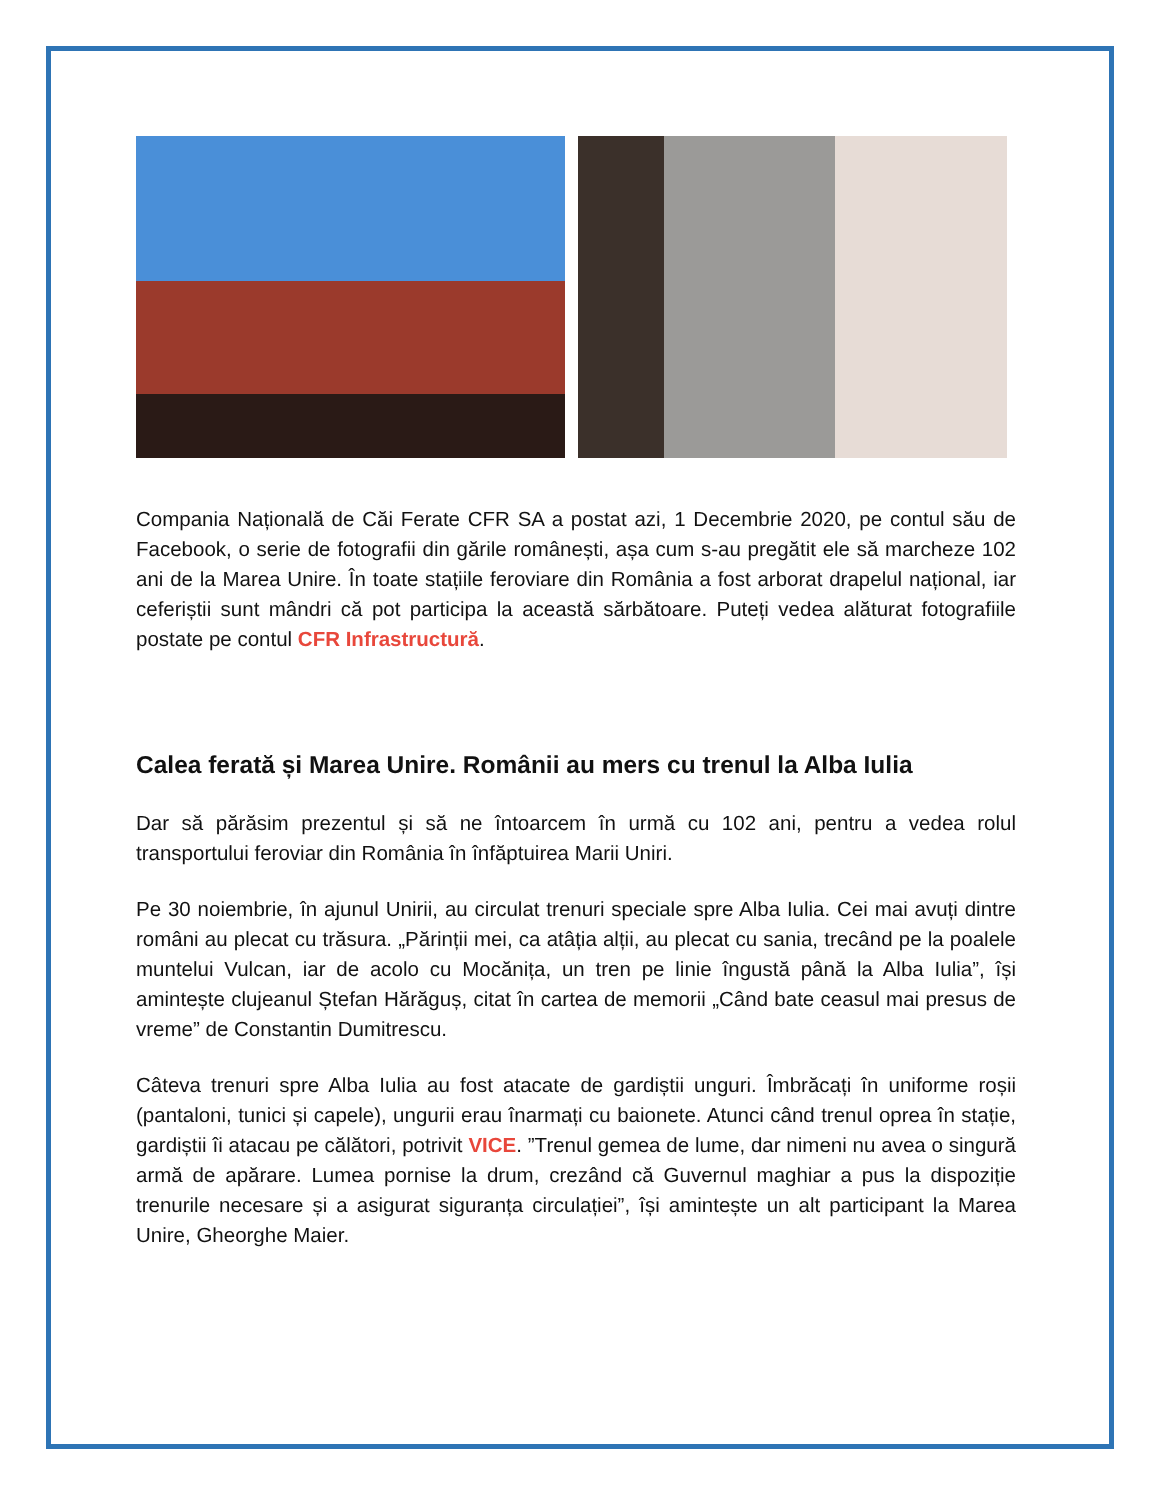Compania Națională de Căi Ferate CFR SA a postat azi, 1 Decembrie 2020, pe contul său de Facebook, o serie de fotografii din gările românești, așa cum s-au pregătit ele să marcheze 102 ani de la Marea Unire. În toate stațiile feroviare din România a fost arborat drapelul național, iar ceferiștii sunt mândri că pot participa la această sărbătoare. Puteți vedea alăturat fotografiile postate pe contul CFR Infrastructură.
Calea ferată și Marea Unire. Românii au mers cu trenul la Alba Iulia
Dar să părăsim prezentul și să ne întoarcem în urmă cu 102 ani, pentru a vedea rolul transportului feroviar din România în înfăptuirea Marii Uniri.
Pe 30 noiembrie, în ajunul Unirii, au circulat trenuri speciale spre Alba Iulia. Cei mai avuți dintre români au plecat cu trăsura. „Părinții mei, ca atâția alții, au plecat cu sania, trecând pe la poalele muntelui Vulcan, iar de acolo cu Mocănița, un tren pe linie îngustă până la Alba Iulia”, își amintește clujeanul Ștefan Hărăguș, citat în cartea de memorii „Când bate ceasul mai presus de vreme” de Constantin Dumitrescu.
Câteva trenuri spre Alba Iulia au fost atacate de gardiștii unguri. Îmbrăcați în uniforme roșii (pantaloni, tunici și capele), ungurii erau înarmați cu baionete. Atunci când trenul oprea în stație, gardiștii îi atacau pe călători, potrivit VICE. ”Trenul gemea de lume, dar nimeni nu avea o singură armă de apărare. Lumea pornise la drum, crezând că Guvernul maghiar a pus la dispoziție trenurile necesare și a asigurat siguranța circulației”, își amintește un alt participant la Marea Unire, Gheorghe Maier.